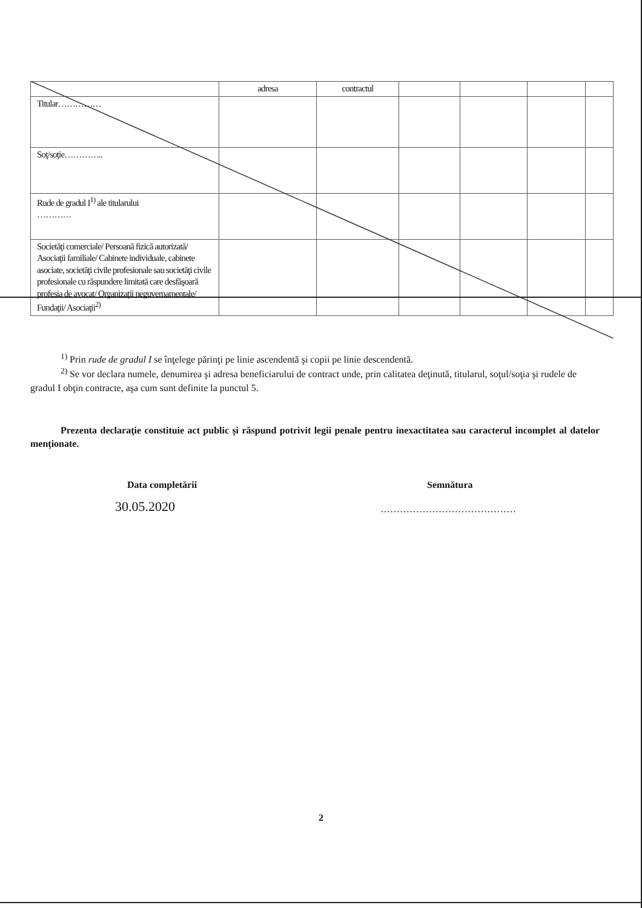| | adresa | contractul | | | | |
| Titular…………… | | | | | | |
| Soţ/soţie………….. | | | | | | |
| Rude de gradul I<sup>1)</sup> ale titularului ………… | | | | | | |
| Societăţi comerciale/ Persoană fizică autorizată/ Asociaţii familiale/ Cabinete individuale, cabinete asociate, societăţi civile profesionale sau societăţi civile profesionale cu răspundere limitată care desfăşoară profesia de avocat/ Organizaţii neguvernamentale/ Fundaţii/ Asociaţii<sup>2)</sup> | | | | | | |
<sup>1)</sup> Prin rude de gradul I se înţelege părinţi pe linie ascendentă şi copii pe linie descendentă.
<sup>2)</sup> Se vor declara numele, denumirea şi adresa beneficiarului de contract unde, prin calitatea deţinută, titularul, soţul/soţia şi rudele de gradul I obţin contracte, aşa cum sunt definite la punctul 5.
Prezenta declaraţie constituie act public şi răspund potrivit legii penale pentru inexactitatea sau caracterul incomplet al datelor menţionate.
Data completării
30.05.2020
Semnătura
……………………………………
2